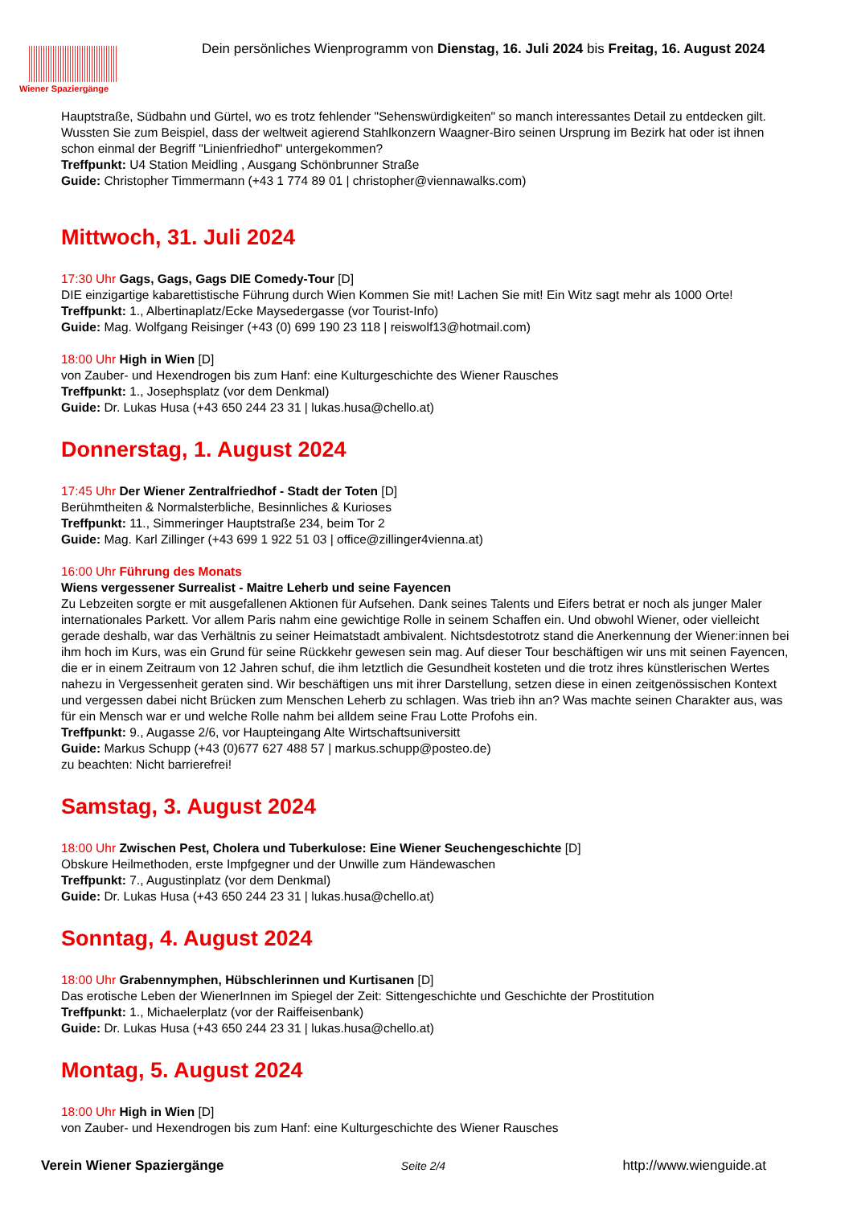Wiener Spaziergänge
Dein persönliches Wienprogramm von Dienstag, 16. Juli 2024 bis Freitag, 16. August 2024
Hauptstraße, Südbahn und Gürtel, wo es trotz fehlender "Sehenswürdigkeiten" so manch interessantes Detail zu entdecken gilt. Wussten Sie zum Beispiel, dass der weltweit agierend Stahlkonzern Waagner-Biro seinen Ursprung im Bezirk hat oder ist ihnen schon einmal der Begriff "Linienfriedhof" untergekommen?
Treffpunkt: U4 Station Meidling , Ausgang Schönbrunner Straße
Guide: Christopher Timmermann (+43 1 774 89 01 | christopher@viennawalks.com)
Mittwoch, 31. Juli 2024
17:30 Uhr Gags, Gags, Gags DIE Comedy-Tour [D]
DIE einzigartige kabarettistische Führung durch Wien Kommen Sie mit! Lachen Sie mit! Ein Witz sagt mehr als 1000 Orte!
Treffpunkt: 1., Albertinaplatz/Ecke Maysedergasse (vor Tourist-Info)
Guide: Mag. Wolfgang Reisinger (+43 (0) 699 190 23 118 | reiswolf13@hotmail.com)
18:00 Uhr High in Wien [D]
von Zauber- und Hexendrogen bis zum Hanf: eine Kulturgeschichte des Wiener Rausches
Treffpunkt: 1., Josephsplatz (vor dem Denkmal)
Guide: Dr. Lukas Husa (+43 650 244 23 31 | lukas.husa@chello.at)
Donnerstag, 1. August 2024
17:45 Uhr Der Wiener Zentralfriedhof - Stadt der Toten [D]
Berühmtheiten & Normalsterbliche, Besinnliches & Kurioses
Treffpunkt: 11., Simmeringer Hauptstraße 234, beim Tor 2
Guide: Mag. Karl Zillinger (+43 699 1 922 51 03 | office@zillinger4vienna.at)
16:00 Uhr Führung des Monats
Wiens vergessener Surrealist - Maitre Leherb und seine Fayencen
Zu Lebzeiten sorgte er mit ausgefallenen Aktionen für Aufsehen. Dank seines Talents und Eifers betrat er noch als junger Maler internationales Parkett. Vor allem Paris nahm eine gewichtige Rolle in seinem Schaffen ein. Und obwohl Wiener, oder vielleicht gerade deshalb, war das Verhältnis zu seiner Heimatstadt ambivalent. Nichtsdestotrotz stand die Anerkennung der Wiener:innen bei ihm hoch im Kurs, was ein Grund für seine Rückkehr gewesen sein mag. Auf dieser Tour beschäftigen wir uns mit seinen Fayencen, die er in einem Zeitraum von 12 Jahren schuf, die ihm letztlich die Gesundheit kosteten und die trotz ihres künstlerischen Wertes nahezu in Vergessenheit geraten sind. Wir beschäftigen uns mit ihrer Darstellung, setzen diese in einen zeitgenössischen Kontext und vergessen dabei nicht Brücken zum Menschen Leherb zu schlagen. Was trieb ihn an? Was machte seinen Charakter aus, was für ein Mensch war er und welche Rolle nahm bei alldem seine Frau Lotte Profohs ein.
Treffpunkt: 9., Augasse 2/6, vor Haupteingang Alte Wirtschaftsuniversitt
Guide: Markus Schupp (+43 (0)677 627 488 57 | markus.schupp@posteo.de)
zu beachten: Nicht barrierefrei!
Samstag, 3. August 2024
18:00 Uhr Zwischen Pest, Cholera und Tuberkulose: Eine Wiener Seuchengeschichte [D]
Obskure Heilmethoden, erste Impfgegner und der Unwille zum Händewaschen
Treffpunkt: 7., Augustinplatz (vor dem Denkmal)
Guide: Dr. Lukas Husa (+43 650 244 23 31 | lukas.husa@chello.at)
Sonntag, 4. August 2024
18:00 Uhr Grabennymphen, Hübschlerinnen und Kurtisanen [D]
Das erotische Leben der WienerInnen im Spiegel der Zeit: Sittengeschichte und Geschichte der Prostitution
Treffpunkt: 1., Michaelerplatz (vor der Raiffeisenbank)
Guide: Dr. Lukas Husa (+43 650 244 23 31 | lukas.husa@chello.at)
Montag, 5. August 2024
18:00 Uhr High in Wien [D]
von Zauber- und Hexendrogen bis zum Hanf: eine Kulturgeschichte des Wiener Rausches
Verein Wiener Spaziergänge Seite 2/4 http://www.wienguide.at